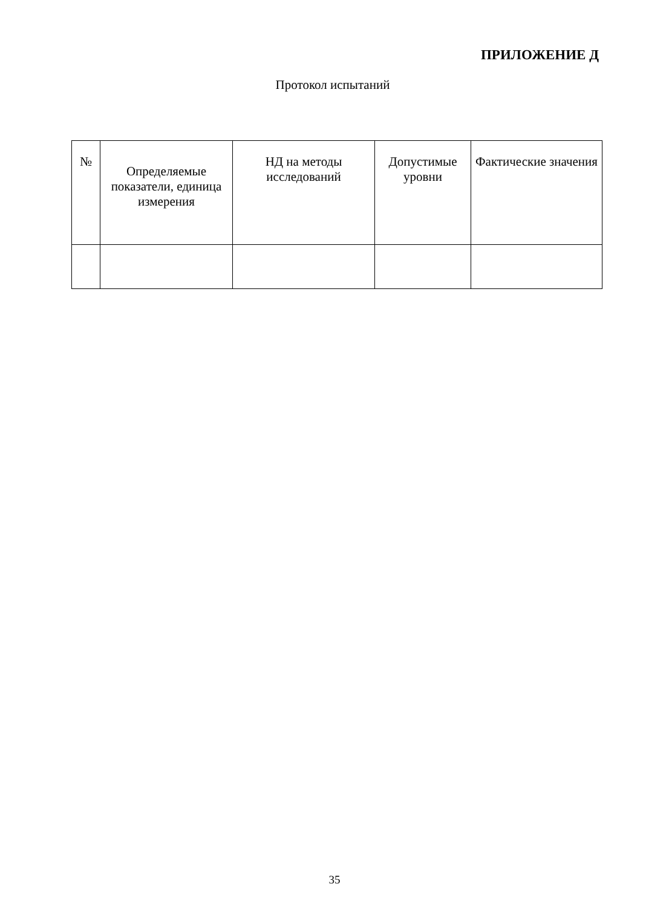ПРИЛОЖЕНИЕ Д
Протокол испытаний
| № | Определяемые показатели, единица измерения | НД на методы исследований | Допустимые уровни | Фактические значения |
| --- | --- | --- | --- | --- |
35